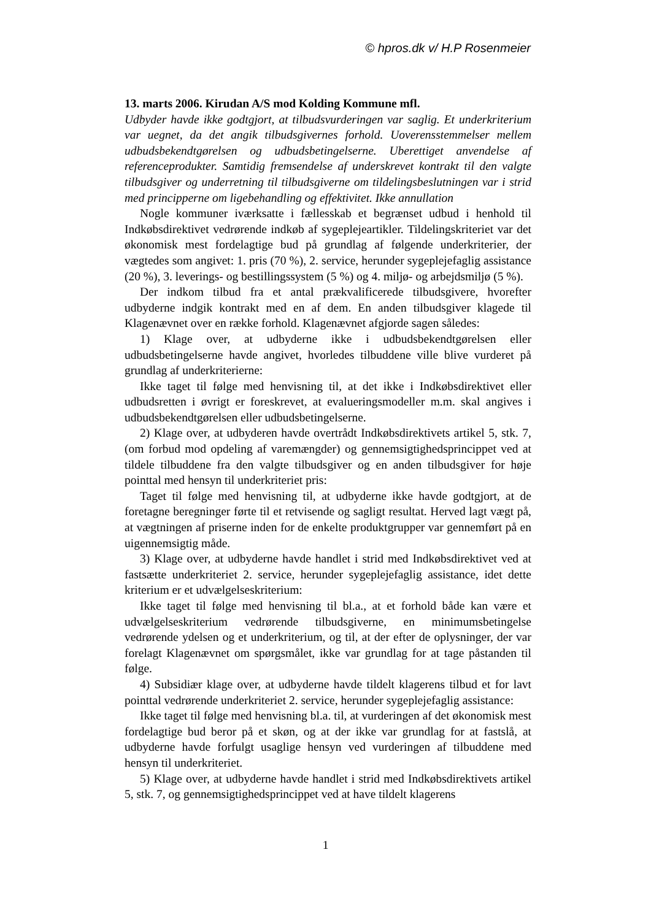© hpros.dk v/ H.P Rosenmeier
13. marts 2006. Kirudan A/S mod Kolding Kommune mfl.
Udbyder havde ikke godtgjort, at tilbudsvurderingen var saglig. Et underkriterium var uegnet, da det angik tilbudsgivernes forhold. Uoverensstemmelser mellem udbudsbekendtgørelsen og udbudsbetingelserne. Uberettiget anvendelse af referenceprodukter. Samtidig fremsendelse af underskrevet kontrakt til den valgte tilbudsgiver og underretning til tilbudsgiverne om tildelingsbeslutningen var i strid med principperne om ligebehandling og effektivitet. Ikke annullation
Nogle kommuner iværksatte i fællesskab et begrænset udbud i henhold til Indkøbsdirektivet vedrørende indkøb af sygeplejeartikler. Tildelingskriteriet var det økonomisk mest fordelagtige bud på grundlag af følgende underkriterier, der vægtedes som angivet: 1. pris (70 %), 2. service, herunder sygeplejefaglig assistance (20 %), 3. leverings- og bestillingssystem (5 %) og 4. miljø- og arbejdsmiljø (5 %).
Der indkom tilbud fra et antal prækvalificerede tilbudsgivere, hvorefter udbyderne indgik kontrakt med en af dem. En anden tilbudsgiver klagede til Klagenævnet over en række forhold. Klagenævnet afgjorde sagen således:
1) Klage over, at udbyderne ikke i udbudsbekendtgørelsen eller udbudsbetingelserne havde angivet, hvorledes tilbuddene ville blive vurderet på grundlag af underkriterierne:
Ikke taget til følge med henvisning til, at det ikke i Indkøbsdirektivet eller udbudsretten i øvrigt er foreskrevet, at evalueringsmodeller m.m. skal angives i udbudsbekendtgørelsen eller udbudsbetingelserne.
2) Klage over, at udbyderen havde overtrådt Indkøbsdirektivets artikel 5, stk. 7, (om forbud mod opdeling af varemængder) og gennemsigtighedsprincippet ved at tildele tilbuddene fra den valgte tilbudsgiver og en anden tilbudsgiver for høje pointtal med hensyn til underkriteriet pris:
Taget til følge med henvisning til, at udbyderne ikke havde godtgjort, at de foretagne beregninger førte til et retvisende og sagligt resultat. Herved lagt vægt på, at vægtningen af priserne inden for de enkelte produktgrupper var gennemført på en uigennemsigtig måde.
3) Klage over, at udbyderne havde handlet i strid med Indkøbsdirektivet ved at fastsætte underkriteriet 2. service, herunder sygeplejefaglig assistance, idet dette kriterium er et udvælgelseskriterium:
Ikke taget til følge med henvisning til bl.a., at et forhold både kan være et udvælgelseskriterium vedrørende tilbudsgiverne, en minimumsbetingelse vedrørende ydelsen og et underkriterium, og til, at der efter de oplysninger, der var forelagt Klagenævnet om spørgsmålet, ikke var grundlag for at tage påstanden til følge.
4) Subsidiær klage over, at udbyderne havde tildelt klagerens tilbud et for lavt pointtal vedrørende underkriteriet 2. service, herunder sygeplejefaglig assistance:
Ikke taget til følge med henvisning bl.a. til, at vurderingen af det økonomisk mest fordelagtige bud beror på et skøn, og at der ikke var grundlag for at fastslå, at udbyderne havde forfulgt usaglige hensyn ved vurderingen af tilbuddene med hensyn til underkriteriet.
5) Klage over, at udbyderne havde handlet i strid med Indkøbsdirektivets artikel 5, stk. 7, og gennemsigtighedsprincippet ved at have tildelt klagerens
1